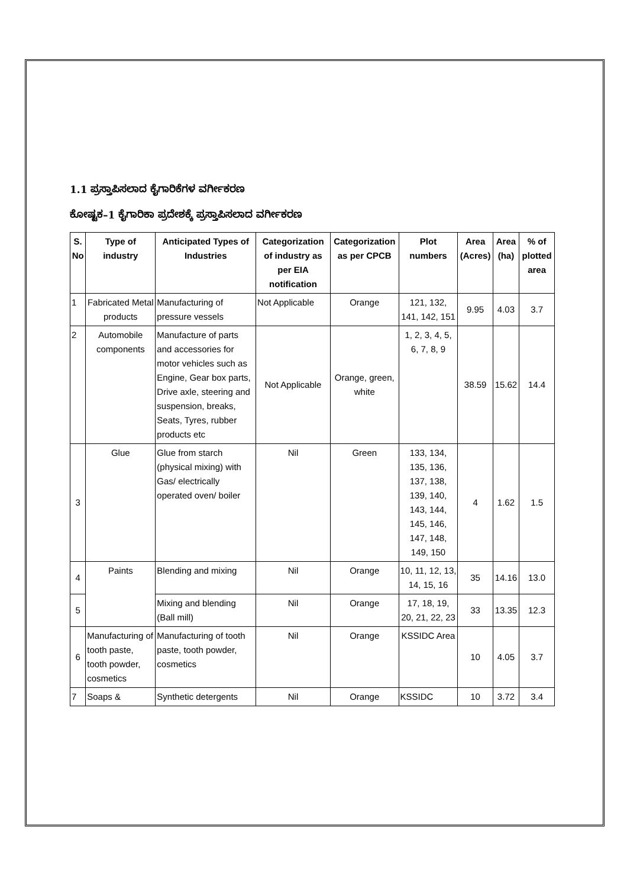1.1 ಪ್ರಸ್ತಾಪಿಸಲಾದ ಕೈಗಾರಿಕೆಗಳ ವರ್ಗೀಕರಣ
ಕೋಷ್ಟಕ–1 ಕೈಗಾರಿಕಾ ಪ್ರದೇಶಕ್ಕೆ ಪ್ರಸ್ತಾಪಿಸಲಾದ ವರ್ಗೀಕರಣ
| S. No | Type of industry | Anticipated Types of Industries | Categorization of industry as per EIA notification | Categorization as per CPCB | Plot numbers | Area (Acres) | Area (ha) | % of plotted area |
| --- | --- | --- | --- | --- | --- | --- | --- | --- |
| 1 | Fabricated Metal products | Manufacturing of pressure vessels | Not Applicable | Orange | 121, 132, 141, 142, 151 | 9.95 | 4.03 | 3.7 |
| 2 | Automobile components | Manufacture of parts and accessories for motor vehicles such as Engine, Gear box parts, Drive axle, steering and suspension, breaks, Seats, Tyres, rubber products etc | Not Applicable | Orange, green, white | 1, 2, 3, 4, 5, 6, 7, 8, 9 | 38.59 | 15.62 | 14.4 |
| 3 | Glue | Glue from starch (physical mixing) with Gas/ electrically operated oven/ boiler | Nil | Green | 133, 134, 135, 136, 137, 138, 139, 140, 143, 144, 145, 146, 147, 148, 149, 150 | 4 | 1.62 | 1.5 |
| 4 | Paints | Blending and mixing | Nil | Orange | 10, 11, 12, 13, 14, 15, 16 | 35 | 14.16 | 13.0 |
| 5 | | Mixing and blending (Ball mill) | Nil | Orange | 17, 18, 19, 20, 21, 22, 23 | 33 | 13.35 | 12.3 |
| 6 | Manufacturing of tooth paste, tooth powder, cosmetics | Manufacturing of tooth paste, tooth powder, cosmetics | Nil | Orange | KSSIDC Area | 10 | 4.05 | 3.7 |
| 7 | Soaps & | Synthetic detergents | Nil | Orange | KSSIDC | 10 | 3.72 | 3.4 |